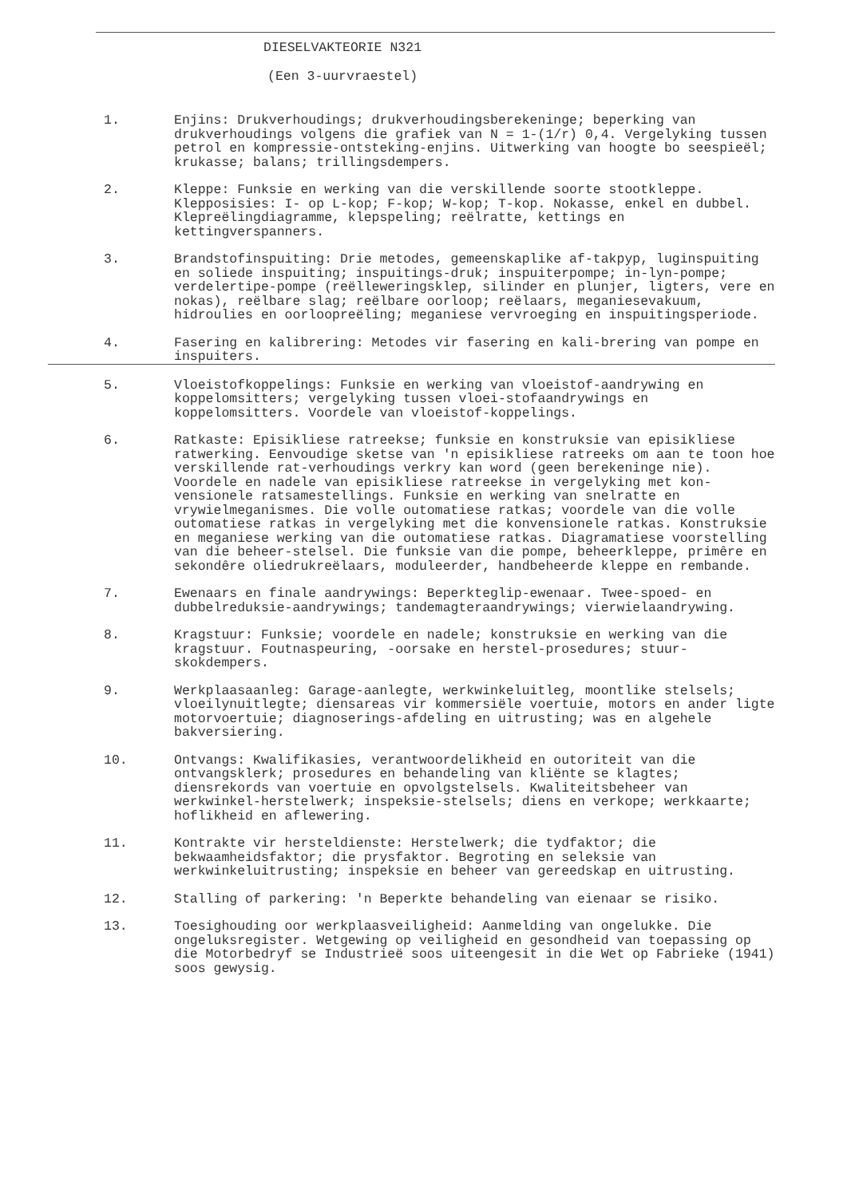DIESELVAKTEORIE N321
(Een 3-uurvraestel)
1. Enjins: Drukverhoudings; drukverhoudingsberekeninge; beperking van drukverhoudings volgens die grafiek van N = 1-(1/r) 0,4. Vergelyking tussen petrol en kompressie-ontsteking-enjins. Uitwerking van hoogte bo seespieël; krukasse; balans; trillingsdempers.
2. Kleppe: Funksie en werking van die verskillende soorte stootkleppe. Klepposisies: I- op L-kop; F-kop; W-kop; T-kop. Nokasse, enkel en dubbel. Klepreëlingdiagramme, klepspeling; reëlratte, kettings en kettingverspanners.
3. Brandstofinspuiting: Drie metodes, gemeenskaplike af-takpyp, luginspuiting en soliede inspuiting; inspuitings-druk; inspuiterpompe; in-lyn-pompe; verdelertipe-pompe (reëlleweringsklep, silinder en plunjer, ligters, vere en nokas), reëlbare slag; reëlbare oorloop; reëlaars, meganiesevakuum, hidroulies en oorloopreëling; meganiese vervroeging en inspuitingsperiode.
4. Fasering en kalibrering: Metodes vir fasering en kali-brering van pompe en inspuiters.
5. Vloeistofkoppelings: Funksie en werking van vloeistof-aandrywing en koppelomsitters; vergelyking tussen vloei-stofaandrywings en koppelomsitters. Voordele van vloeistof-koppelings.
6. Ratkaste: Episikliese ratreekse; funksie en konstruksie van episikliese ratwerking. Eenvoudige sketse van 'n episikliese ratreeks om aan te toon hoe verskillende rat-verhoudings verkry kan word (geen berekeninge nie). Voordele en nadele van episikliese ratreekse in vergelyking met kon-vensionele ratsamestellings. Funksie en werking van snelratte en vrywielmeganismes. Die volle outomatiese ratkas; voordele van die volle outomatiese ratkas in vergelyking met die konvensionele ratkas. Konstruksie en meganiese werking van die outomatiese ratkas. Diagramatiese voorstelling van die beheer-stelsel. Die funksie van die pompe, beheerkleppe, primêre en sekondêre oliedrukreëlaars, moduleerder, handbeheerde kleppe en rembande.
7. Ewenaars en finale aandrywings: Beperkteglip-ewenaar. Twee-spoed- en dubbelreduksie-aandrywings; tandemagteraandrywings; vierwielaandrywing.
8. Kragstuur: Funksie; voordele en nadele; konstruksie en werking van die kragstuur. Foutnaspeuring, -oorsake en herstel-prosedures; stuur-skokdempers.
9. Werkplaasaanleg: Garage-aanlegte, werkwinkeluitleg, moontlike stelsels; vloeilynuitlegte; diensareas vir kommersiële voertuie, motors en ander ligte motorvoertuie; diagnoserings-afdeling en uitrusting; was en algehele bakversiering.
10. Ontvangs: Kwalifikasies, verantwoordelikheid en outoriteit van die ontvangsklerk; prosedures en behandeling van kliënte se klagtes; diensrekords van voertuie en opvolgstelsels. Kwaliteitsbeheer van werkwinkel-herstelwerk; inspeksie-stelsels; diens en verkope; werkkaarte; hoflikheid en aflewering.
11. Kontrakte vir hersteldienste: Herstelwerk; die tydfaktor; die bekwaamheidsfaktor; die prysfaktor. Begroting en seleksie van werkwinkeluitrusting; inspeksie en beheer van gereedskap en uitrusting.
12. Stalling of parkering: 'n Beperkte behandeling van eienaar se risiko.
13. Toesighouding oor werkplaasveiligheid: Aanmelding van ongelukke. Die ongeluksregister. Wetgewing op veiligheid en gesondheid van toepassing op die Motorbedryf se Industrieë soos uiteengesit in die Wet op Fabrieke (1941) soos gewysig.